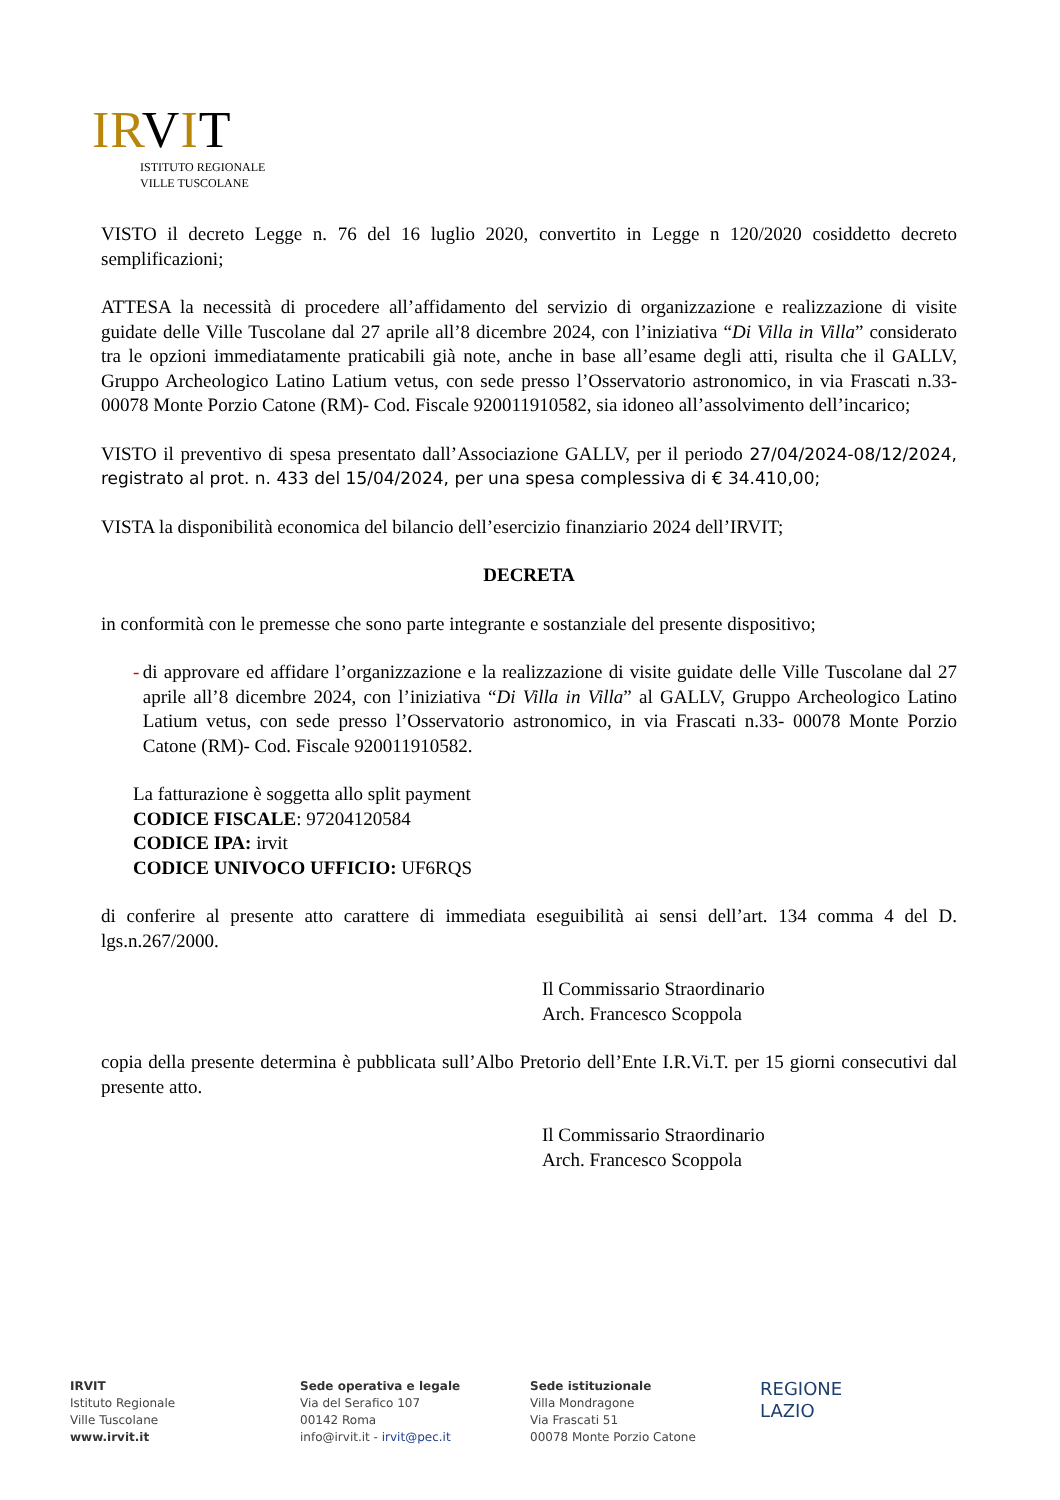IRVIT
ISTITUTO REGIONALE
VILLE TUSCOLANE
VISTO il decreto Legge n. 76 del 16 luglio 2020, convertito in Legge n 120/2020 cosiddetto decreto semplificazioni;
ATTESA la necessità di procedere all’affidamento del servizio di organizzazione e realizzazione di visite guidate delle Ville Tuscolane dal 27 aprile all’8 dicembre 2024, con l’iniziativa “Di Villa in Villa” considerato tra le opzioni immediatamente praticabili già note, anche in base all’esame degli atti, risulta che il GALLV, Gruppo Archeologico Latino Latium vetus, con sede presso l’Osservatorio astronomico, in via Frascati n.33- 00078 Monte Porzio Catone (RM)- Cod. Fiscale 920011910582, sia idoneo all’assolvimento dell’incarico;
VISTO il preventivo di spesa presentato dall’Associazione GALLV, per il periodo 27/04/2024-08/12/2024, registrato al prot. n. 433 del 15/04/2024, per una spesa complessiva di € 34.410,00;
VISTA la disponibilità economica del bilancio dell’esercizio finanziario 2024 dell’IRVIT;
DECRETA
in conformità con le premesse che sono parte integrante e sostanziale del presente dispositivo;
- di approvare ed affidare l’organizzazione e la realizzazione di visite guidate delle Ville Tuscolane dal 27 aprile all’8 dicembre 2024, con l’iniziativa “Di Villa in Villa” al GALLV, Gruppo Archeologico Latino Latium vetus, con sede presso l’Osservatorio astronomico, in via Frascati n.33- 00078 Monte Porzio Catone (RM)- Cod. Fiscale 920011910582.
La fatturazione è soggetta allo split payment
CODICE FISCALE: 97204120584
CODICE IPA: irvit
CODICE UNIVOCO UFFICIO: UF6RQS
di conferire al presente atto carattere di immediata eseguibilità ai sensi dell’art. 134 comma 4 del D. lgs.n.267/2000.
Il Commissario Straordinario
Arch. Francesco Scoppola
copia della presente determina è pubblicata sull’Albo Pretorio dell’Ente I.R.Vi.T. per 15 giorni consecutivi dal presente atto.
Il Commissario Straordinario
Arch. Francesco Scoppola
IRVIT
Istituto Regionale
Ville Tuscolane
www.irvit.it
Sede operativa e legale
Via del Serafico 107
00142 Roma
info@irvit.it - irvit@pec.it
Sede istituzionale
Villa Mondragone
Via Frascati 51
00078 Monte Porzio Catone
REGIONE
LAZIO